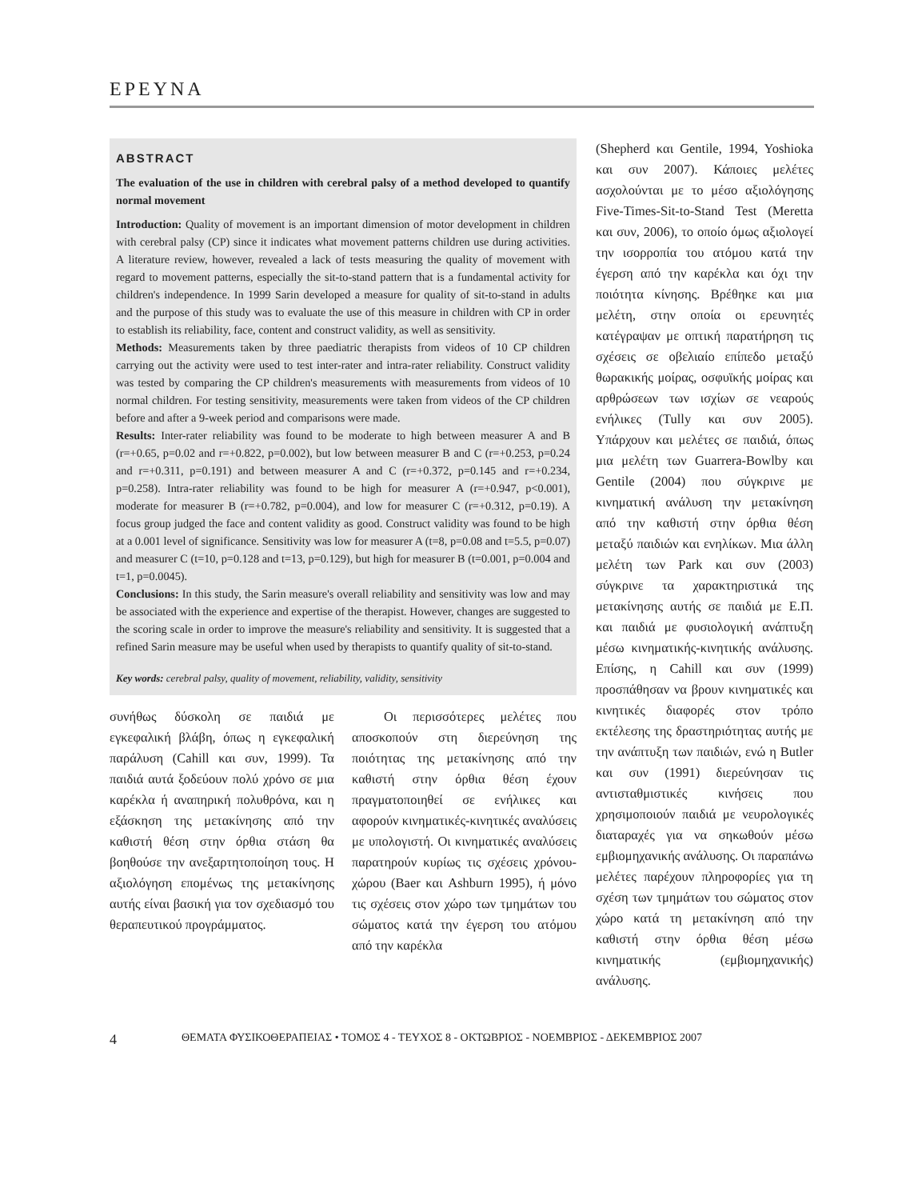ΕΡΕΥΝΑ
ABSTRACT
The evaluation of the use in children with cerebral palsy of a method developed to quantify normal movement
Introduction: Quality of movement is an important dimension of motor development in children with cerebral palsy (CP) since it indicates what movement patterns children use during activities. A literature review, however, revealed a lack of tests measuring the quality of movement with regard to movement patterns, especially the sit-to-stand pattern that is a fundamental activity for children's independence. In 1999 Sarin developed a measure for quality of sit-to-stand in adults and the purpose of this study was to evaluate the use of this measure in children with CP in order to establish its reliability, face, content and construct validity, as well as sensitivity.
Methods: Measurements taken by three paediatric therapists from videos of 10 CP children carrying out the activity were used to test inter-rater and intra-rater reliability. Construct validity was tested by comparing the CP children's measurements with measurements from videos of 10 normal children. For testing sensitivity, measurements were taken from videos of the CP children before and after a 9-week period and comparisons were made.
Results: Inter-rater reliability was found to be moderate to high between measurer A and B (r=+0.65, p=0.02 and r=+0.822, p=0.002), but low between measurer B and C (r=+0.253, p=0.24 and r=+0.311, p=0.191) and between measurer A and C (r=+0.372, p=0.145 and r=+0.234, p=0.258). Intra-rater reliability was found to be high for measurer A (r=+0.947, p<0.001), moderate for measurer B (r=+0.782, p=0.004), and low for measurer C (r=+0.312, p=0.19). A focus group judged the face and content validity as good. Construct validity was found to be high at a 0.001 level of significance. Sensitivity was low for measurer A (t=8, p=0.08 and t=5.5, p=0.07) and measurer C (t=10, p=0.128 and t=13, p=0.129), but high for measurer B (t=0.001, p=0.004 and t=1, p=0.0045).
Conclusions: In this study, the Sarin measure's overall reliability and sensitivity was low and may be associated with the experience and expertise of the therapist. However, changes are suggested to the scoring scale in order to improve the measure's reliability and sensitivity. It is suggested that a refined Sarin measure may be useful when used by therapists to quantify quality of sit-to-stand.
Key words: cerebral palsy, quality of movement, reliability, validity, sensitivity
συνήθως δύσκολη σε παιδιά με εγκεφαλική βλάβη, όπως η εγκεφαλική παράλυση (Cahill και συν, 1999). Τα παιδιά αυτά ξοδεύουν πολύ χρόνο σε μια καρέκλα ή αναπηρική πολυθρόνα, και η εξάσκηση της μετακίνησης από την καθιστή θέση στην όρθια στάση θα βοηθούσε την ανεξαρτητοποίηση τους. Η αξιολόγηση επομένως της μετακίνησης αυτής είναι βασική για τον σχεδιασμό του θεραπευτικού προγράμματος.
Οι περισσότερες μελέτες που αποσκοπούν στη διερεύνηση της ποιότητας της μετακίνησης από την καθιστή στην όρθια θέση έχουν πραγματοποιηθεί σε ενήλικες και αφορούν κινηματικές-κινητικές αναλύσεις με υπολογιστή. Οι κινηματικές αναλύσεις παρατηρούν κυρίως τις σχέσεις χρόνου-χώρου (Baer και Ashburn 1995), ή μόνο τις σχέσεις στον χώρο των τμημάτων του σώματος κατά την έγερση του ατόμου από την καρέκλα
(Shepherd και Gentile, 1994, Yoshioka και συν 2007). Κάποιες μελέτες ασχολούνται με το μέσο αξιολόγησης Five-Times-Sit-to-Stand Test (Meretta και συν, 2006), το οποίο όμως αξιολογεί την ισορροπία του ατόμου κατά την έγερση από την καρέκλα και όχι την ποιότητα κίνησης. Βρέθηκε και μια μελέτη, στην οποία οι ερευνητές κατέγραψαν με οπτική παρατήρηση τις σχέσεις σε οβελιαίο επίπεδο μεταξύ θωρακικής μοίρας, οσφυϊκής μοίρας και αρθρώσεων των ισχίων σε νεαρούς ενήλικες (Tully και συν 2005). Υπάρχουν και μελέτες σε παιδιά, όπως μια μελέτη των Guarrera-Bowlby και Gentile (2004) που σύγκρινε με κινηματική ανάλυση την μετακίνηση από την καθιστή στην όρθια θέση μεταξύ παιδιών και ενηλίκων. Μια άλλη μελέτη των Park και συν (2003) σύγκρινε τα χαρακτηριστικά της μετακίνησης αυτής σε παιδιά με Ε.Π. και παιδιά με φυσιολογική ανάπτυξη μέσω κινηματικής-κινητικής ανάλυσης. Επίσης, η Cahill και συν (1999) προσπάθησαν να βρουν κινηματικές και κινητικές διαφορές στον τρόπο εκτέλεσης της δραστηριότητας αυτής με την ανάπτυξη των παιδιών, ενώ η Butler και συν (1991) διερεύνησαν τις αντισταθμιστικές κινήσεις που χρησιμοποιούν παιδιά με νευρολογικές διαταραχές για να σηκωθούν μέσω εμβιομηχανικής ανάλυσης. Οι παραπάνω μελέτες παρέχουν πληροφορίες για τη σχέση των τμημάτων του σώματος στον χώρο κατά τη μετακίνηση από την καθιστή στην όρθια θέση μέσω κινηματικής (εμβιομηχανικής) ανάλυσης.
4 ΘΕΜΑΤΑ ΦΥΣΙΚΟΘΕΡΑΠΕΙΑΣ • ΤΟΜΟΣ 4 - ΤΕΥΧΟΣ 8 - ΟΚΤΩΒΡΙΟΣ - ΝΟΕΜΒΡΙΟΣ - ΔΕΚΕΜΒΡΙΟΣ 2007